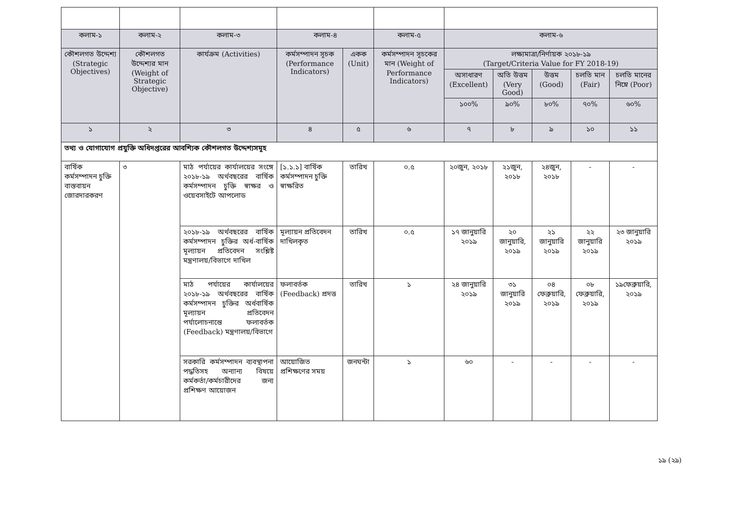| কলাম-১ | কলাম-২ | কলাম-৩ | কলাম-৪ | | কলাম-৫ | কলাম-৬ | | | | |
| কৌশলগত উদ্দেশ্য (Strategic Objectives) | কৌশলগত উদ্দেশ্যর মান (Weight of Strategic Objective) | কার্যক্রম (Activities) | কর্মসম্পাদন সূচক (Performance Indicators) | একক (Unit) | কর্মসম্পাদন সূচকের মান (Weight of Performance Indicators) | লক্ষ্যমাত্রা/নির্ণায়ক ২০১৮-১৯ (Target/Criteria Value for FY 2018-19) | | | | |
| | | | | | | অসাধারণ (Excellent) | অতি উত্তম (Very Good) | উত্তম (Good) | চলতি মান (Fair) | চলতি মানের নিম্নে (Poor) |
| | | | | | | ১০০% | ৯০% | ৮০% | ৭০% | ৬০% |
| ১ | ২ | ৩ | ৪ | ৫ | ৬ | ৭ | ৮ | ৯ | ১০ | ১১ |
| তথ্য ও যোগাযোগ প্রযুক্তি অধিদপ্তরের আবশ্যিক কৌশলগত উদ্দেশ্যসমূহ | | | | | | | | | | |
| বার্ষিক কর্মসম্পাদন চুক্তি বাস্তবায়ন জোরদারকরণ | ৩ | মাঠ পর্যায়ের কার্যালয়ের সংঙ্গে ২০১৮-১৯ অর্থবছরের বার্ষিক কর্মসম্পাদন চুক্তি স্বাক্ষর ও ওয়েবসাইটে আপলোড | [১.১.১] বার্ষিক কর্মসম্পাদন চুক্তি স্বাক্ষরিত | তারিখ | ০.৫ | ২০জুন, ২০১৮ | ২১জুন, ২০১৮ | ২৪জুন, ২০১৮ | - | - |
| | | ২০১৮-১৯ অর্থবছরের বার্ষিক কর্মসম্পাদন চুক্তির অর্ধ-বার্ষিক মূল্যায়ন প্রতিবেদন সংশ্লিষ্ট মন্ত্রণালয়/বিভাগে দাখিল | মূল্যায়ন প্রতিবেদন দাখিলকৃত | তারিখ | ০.৫ | ১৭ জানুয়ারি ২০১৯ | ২০ জানুয়ারি, ২০১৯ | ২১ জানুয়ারি ২০১৯ | ২২ জানুয়ারি ২০১৯ | ২৩ জানুয়ারি ২০১৯ |
| | | মাঠ পর্যায়ের কার্যালয়ের ২০১৮-১৯ অর্থবছরের বার্ষিক কর্মসম্পাদন চুক্তির অর্ধবার্ষিক মূল্যায়ন প্রতিবেদন পর্যালোচনান্তে ফলাবর্তক (Feedback) মন্ত্রণালয়/বিভাগে | ফলাবর্তক (Feedback) প্রদত্ত | তারিখ | ১ | ২৪ জানুয়ারি ২০১৯ | ৩১ জানুয়ারি ২০১৯ | ০৪ ফেব্রুয়ারি, ২০১৯ | ০৮ ফেব্রুয়ারি, ২০১৯ | ১৯ফেব্রুয়ারি, ২০১৯ |
| | | সরকারি কর্মসম্পাদন ব্যবস্থাপনা পদ্ধতিসহ অন্যান্য বিষয়ে কর্মকর্তা/কর্মচারীদের জন্য প্রশিক্ষণ আয়োজন | আয়োজিত প্রশিক্ষণের সময় | জনঘন্টা | ১ | ৬০ | - | - | - | - |
১৯ (২৯)